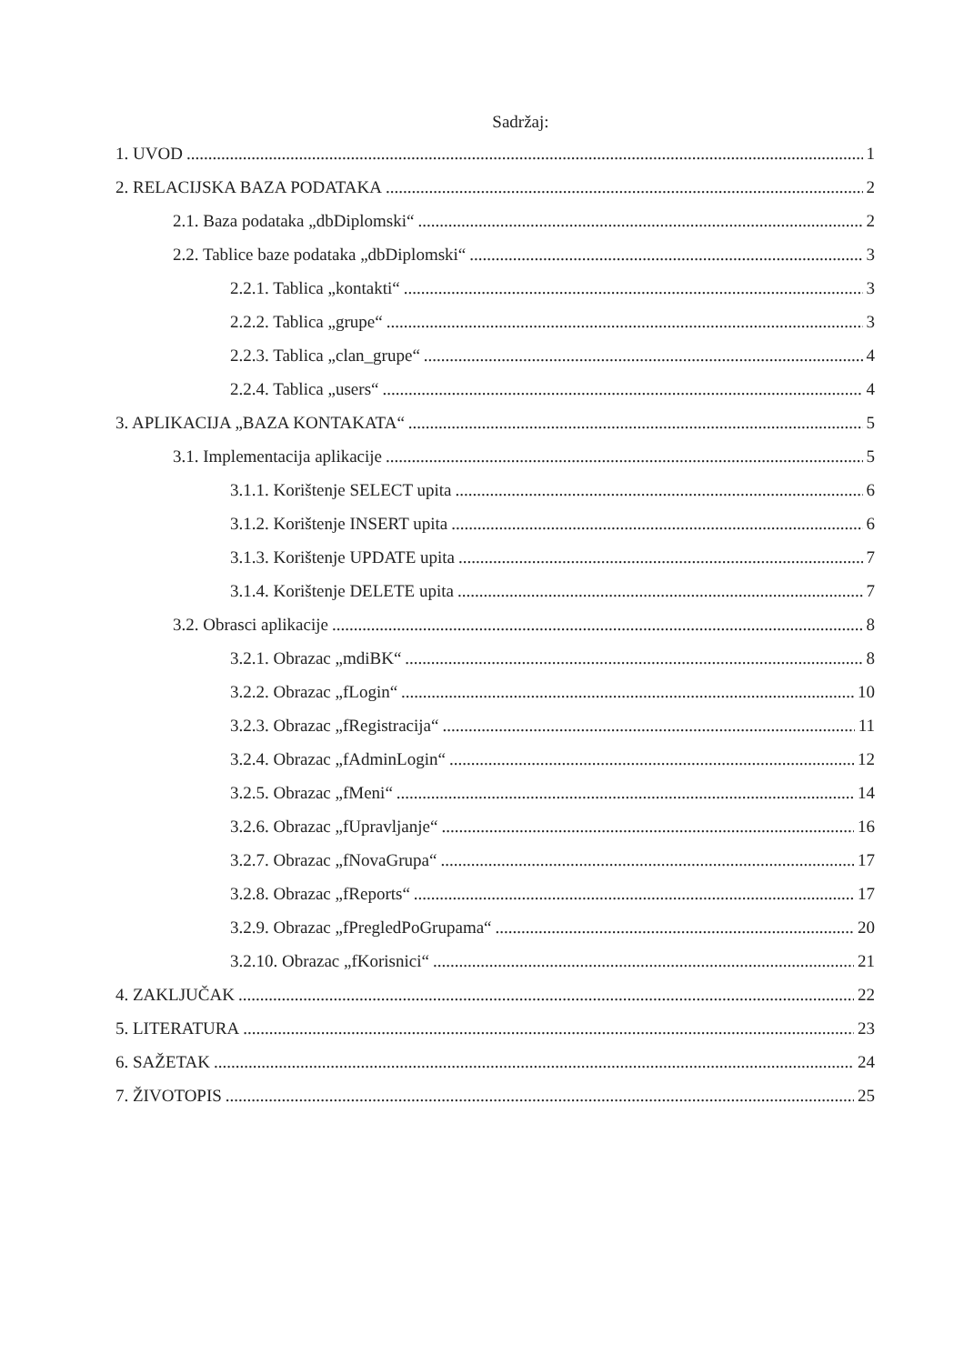Sadržaj:
1. UVOD 1
2. RELACIJSKA BAZA PODATAKA 2
2.1. Baza podataka „dbDiplomski“ 2
2.2. Tablice baze podataka „dbDiplomski“ 3
2.2.1. Tablica „kontakti“ 3
2.2.2. Tablica „grupe“ 3
2.2.3. Tablica „clan_grupe“ 4
2.2.4. Tablica „users“ 4
3. APLIKACIJA „BAZA KONTAKATA“ 5
3.1. Implementacija aplikacije 5
3.1.1. Korištenje SELECT upita 6
3.1.2. Korištenje INSERT upita 6
3.1.3. Korištenje UPDATE upita 7
3.1.4. Korištenje DELETE upita 7
3.2. Obrasci aplikacije 8
3.2.1. Obrazac „mdiBK“ 8
3.2.2. Obrazac „fLogin“ 10
3.2.3. Obrazac „fRegistracija“ 11
3.2.4. Obrazac „fAdminLogin“ 12
3.2.5. Obrazac „fMeni“ 14
3.2.6. Obrazac „fUpravljanje“ 16
3.2.7. Obrazac „fNovaGrupa“ 17
3.2.8. Obrazac „fReports“ 17
3.2.9. Obrazac „fPregledPoGrupama“ 20
3.2.10. Obrazac „fKorisnici“ 21
4. ZAKLJUČAK 22
5. LITERATURA 23
6. SAŽETAK 24
7. ŽIVOTOPIS 25